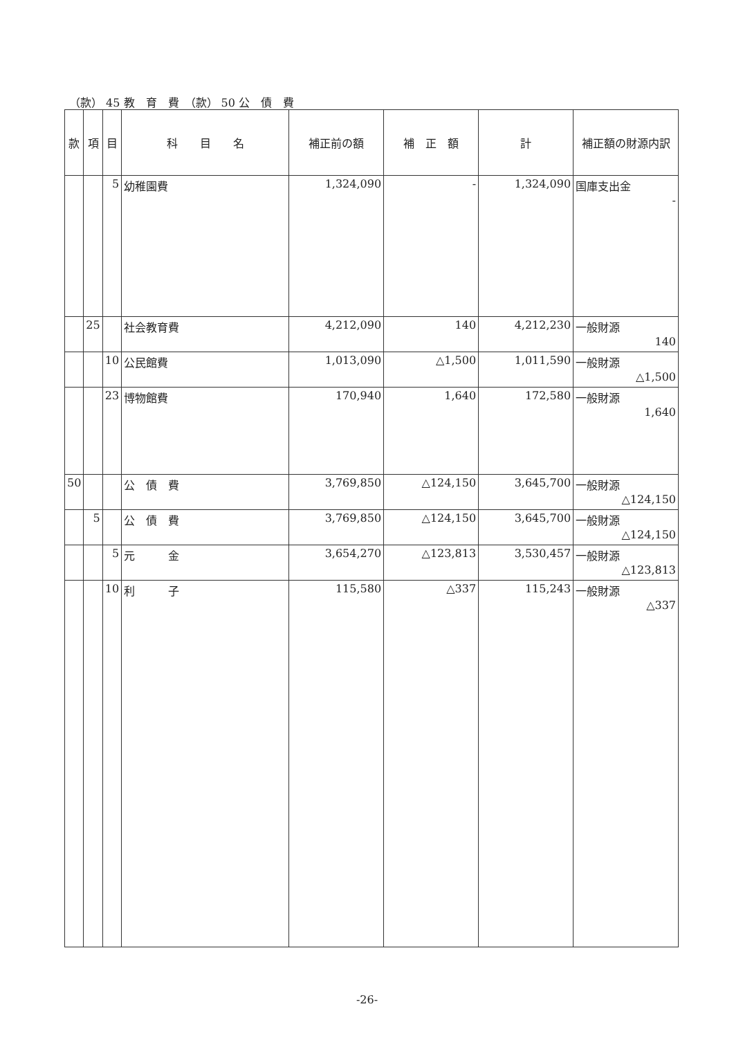（款） 45 教　育　費　（款） 50 公　債　費
| 款 | 項 | 目 | 科 目 名 | 補正前の額 | 補 正 額 | 計 | 補正額の財源内訳 |
| --- | --- | --- | --- | --- | --- | --- | --- |
| | | 5 | 幼稚園費 | 1,324,090 | - | 1,324,090 | 国庫支出金 - |
| | 25 | | 社会教育費 | 4,212,090 | 140 | 4,212,230 | 一般財源 140 |
| | | 10 | 公民館費 | 1,013,090 | △1,500 | 1,011,590 | 一般財源 △1,500 |
| | | 23 | 博物館費 | 170,940 | 1,640 | 172,580 | 一般財源 1,640 |
| 50 | | | 公 債 費 | 3,769,850 | △124,150 | 3,645,700 | 一般財源 △124,150 |
| | 5 | | 公 債 費 | 3,769,850 | △124,150 | 3,645,700 | 一般財源 △124,150 |
| | | 5 | 元 金 | 3,654,270 | △123,813 | 3,530,457 | 一般財源 △123,813 |
| | | 10 | 利 子 | 115,580 | △337 | 115,243 | 一般財源 △337 |
-26-